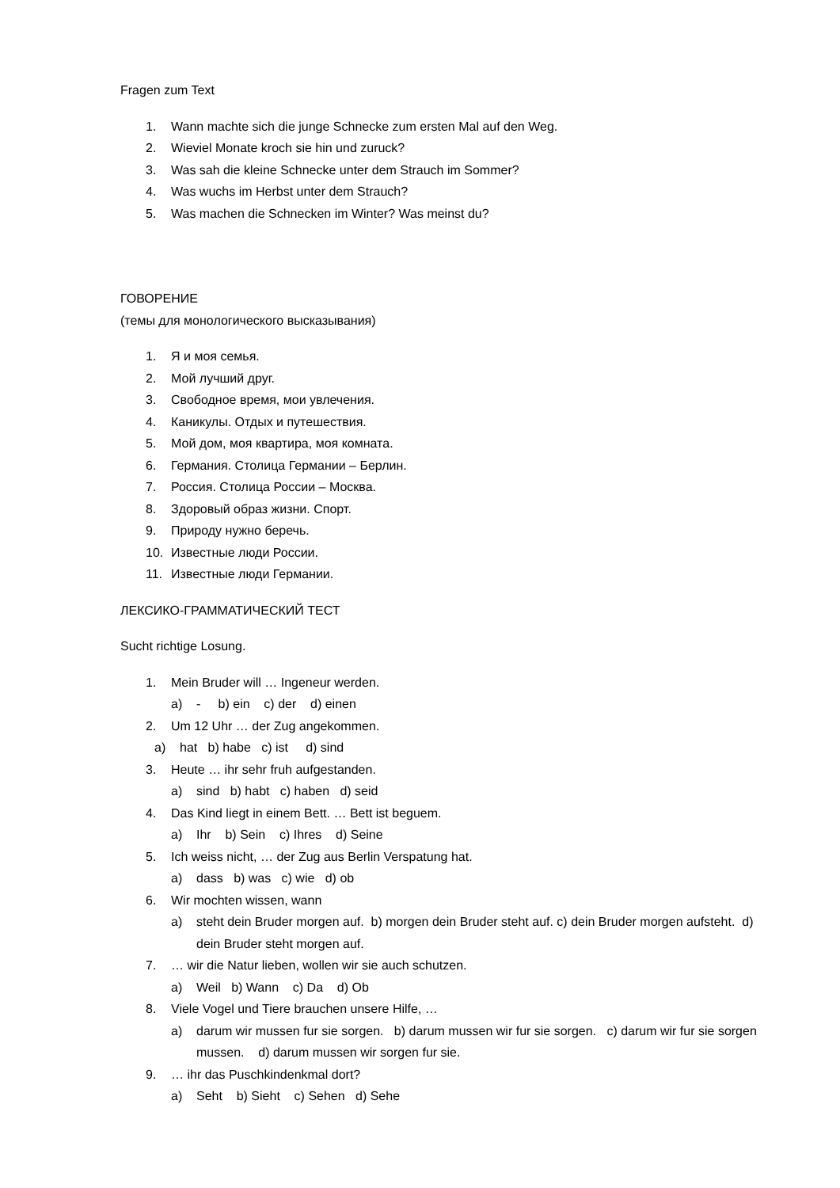Fragen zum Text
1. Wann machte sich die junge Schnecke zum ersten Mal auf den Weg.
2. Wieviel Monate kroch sie hin und zuruck?
3. Was sah die kleine Schnecke unter dem Strauch im Sommer?
4. Was wuchs im Herbst unter dem Strauch?
5. Was machen die Schnecken im Winter? Was meinst du?
ГОВОРЕНИЕ
(темы для монологического высказывания)
1. Я и моя семья.
2. Мой лучший друг.
3. Свободное время, мои увлечения.
4. Каникулы. Отдых и путешествия.
5. Мой дом, моя квартира, моя комната.
6. Германия. Столица Германии – Берлин.
7. Россия. Столица России – Москва.
8. Здоровый образ жизни. Спорт.
9. Природу нужно беречь.
10. Известные люди России.
11. Известные люди Германии.
ЛЕКСИКО-ГРАММАТИЧЕСКИЙ ТЕСТ
Sucht richtige Losung.
1. Mein Bruder will … Ingeneur werden.
a) - b) ein c) der d) einen
2. Um 12 Uhr … der Zug angekommen.
a) hat b) habe c) ist d) sind
3. Heute … ihr sehr fruh aufgestanden.
a) sind b) habt c) haben d) seid
4. Das Kind liegt in einem Bett. … Bett ist beguem.
a) Ihr b) Sein c) Ihres d) Seine
5. Ich weiss nicht, … der Zug aus Berlin Verspatung hat.
a) dass b) was c) wie d) ob
6. Wir mochten wissen, wann
a) steht dein Bruder morgen auf. b) morgen dein Bruder steht auf. c) dein Bruder morgen aufsteht. d) dein Bruder steht morgen auf.
7. … wir die Natur lieben, wollen wir sie auch schutzen.
a) Weil b) Wann c) Da d) Ob
8. Viele Vogel und Tiere brauchen unsere Hilfe, …
a) darum wir mussen fur sie sorgen. b) darum mussen wir fur sie sorgen. c) darum wir fur sie sorgen mussen. d) darum mussen wir sorgen fur sie.
9. … ihr das Puschkindenkmal dort?
a) Seht b) Sieht c) Sehen d) Sehe